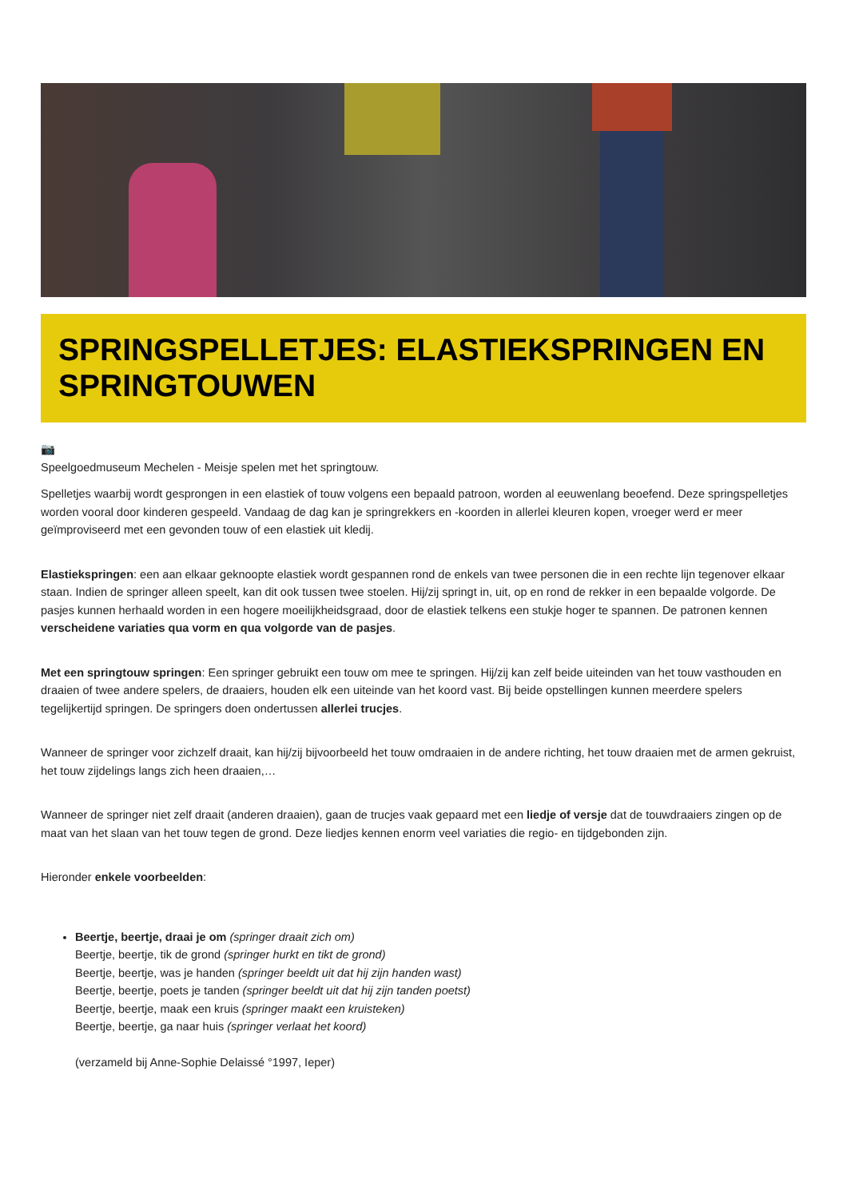SPRINGSPELLETJES: ELASTIEKSPRINGEN EN SPRINGTOUWEN
📷
Speelgoedmuseum Mechelen - Meisje spelen met het springtouw.
Spelletjes waarbij wordt gesprongen in een elastiek of touw volgens een bepaald patroon, worden al eeuwenlang beoefend. Deze springspelletjes worden vooral door kinderen gespeeld. Vandaag de dag kan je springrekkers en -koorden in allerlei kleuren kopen, vroeger werd er meer geïmproviseerd met een gevonden touw of een elastiek uit kledij.
Elastiekspringen: een aan elkaar geknoopte elastiek wordt gespannen rond de enkels van twee personen die in een rechte lijn tegenover elkaar staan. Indien de springer alleen speelt, kan dit ook tussen twee stoelen. Hij/zij springt in, uit, op en rond de rekker in een bepaalde volgorde. De pasjes kunnen herhaald worden in een hogere moeilijkheidsgraad, door de elastiek telkens een stukje hoger te spannen. De patronen kennen verscheidene variaties qua vorm en qua volgorde van de pasjes.
Met een springtouw springen: Een springer gebruikt een touw om mee te springen. Hij/zij kan zelf beide uiteinden van het touw vasthouden en draaien of twee andere spelers, de draaiers, houden elk een uiteinde van het koord vast. Bij beide opstellingen kunnen meerdere spelers tegelijkertijd springen. De springers doen ondertussen allerlei trucjes.
Wanneer de springer voor zichzelf draait, kan hij/zij bijvoorbeeld het touw omdraaien in de andere richting, het touw draaien met de armen gekruist, het touw zijdelings langs zich heen draaien,…
Wanneer de springer niet zelf draait (anderen draaien), gaan de trucjes vaak gepaard met een liedje of versje dat de touwdraaiers zingen op de maat van het slaan van het touw tegen de grond. Deze liedjes kennen enorm veel variaties die regio- en tijdgebonden zijn.
Hieronder enkele voorbeelden:
Beertje, beertje, draai je om (springer draait zich om)
Beertje, beertje, tik de grond (springer hurkt en tikt de grond)
Beertje, beertje, was je handen (springer beeldt uit dat hij zijn handen wast)
Beertje, beertje, poets je tanden (springer beeldt uit dat hij zijn tanden poetst)
Beertje, beertje, maak een kruis (springer maakt een kruisteken)
Beertje, beertje, ga naar huis (springer verlaat het koord)
(verzameld bij Anne-Sophie Delaissé °1997, Ieper)